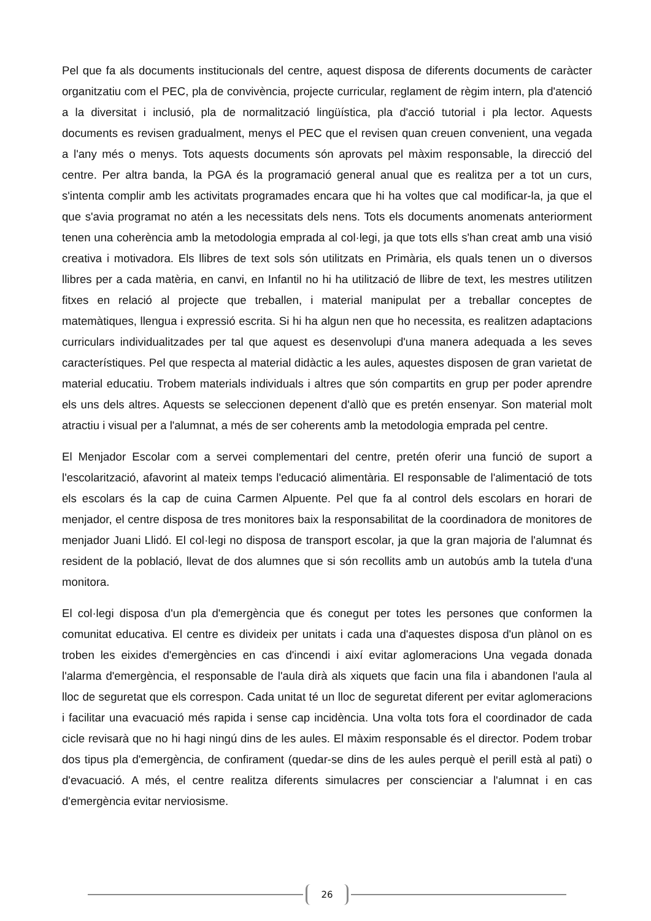Pel que fa als documents institucionals del centre, aquest disposa de diferents documents de caràcter organitzatiu com el PEC, pla de convivència, projecte curricular, reglament de règim intern, pla d'atenció a la diversitat i inclusió, pla de normalització lingüística, pla d'acció tutorial i pla lector. Aquests documents es revisen gradualment, menys el PEC que el revisen quan creuen convenient, una vegada a l'any més o menys. Tots aquests documents són aprovats pel màxim responsable, la direcció del centre. Per altra banda, la PGA és la programació general anual que es realitza per a tot un curs, s'intenta complir amb les activitats programades encara que hi ha voltes que cal modificar-la, ja que el que s'avia programat no atén a les necessitats dels nens. Tots els documents anomenats anteriorment tenen una coherència amb la metodologia emprada al col·legi, ja que tots ells s'han creat amb una visió creativa i motivadora. Els llibres de text sols són utilitzats en Primària, els quals tenen un o diversos llibres per a cada matèria, en canvi, en Infantil no hi ha utilització de llibre de text, les mestres utilitzen fitxes en relació al projecte que treballen, i material manipulat per a treballar conceptes de matemàtiques, llengua i expressió escrita. Si hi ha algun nen que ho necessita, es realitzen adaptacions curriculars individualitzades per tal que aquest es desenvolupi d'una manera adequada a les seves característiques. Pel que respecta al material didàctic a les aules, aquestes disposen de gran varietat de material educatiu. Trobem materials individuals i altres que són compartits en grup per poder aprendre els uns dels altres. Aquests se seleccionen depenent d'allò que es pretén ensenyar. Son material molt atractiu i visual per a l'alumnat, a més de ser coherents amb la metodologia emprada pel centre.
El Menjador Escolar com a servei complementari del centre, pretén oferir una funció de suport a l'escolarització, afavorint al mateix temps l'educació alimentària. El responsable de l'alimentació de tots els escolars és la cap de cuina Carmen Alpuente. Pel que fa al control dels escolars en horari de menjador, el centre disposa de tres monitores baix la responsabilitat de la coordinadora de monitores de menjador Juani Llidó. El col·legi no disposa de transport escolar, ja que la gran majoria de l'alumnat és resident de la població, llevat de dos alumnes que si són recollits amb un autobús amb la tutela d'una monitora.
El col·legi disposa d'un pla d'emergència que és conegut per totes les persones que conformen la comunitat educativa. El centre es divideix per unitats i cada una d'aquestes disposa d'un plànol on es troben les eixides d'emergències en cas d'incendi i així evitar aglomeracions Una vegada donada l'alarma d'emergència, el responsable de l'aula dirà als xiquets que facin una fila i abandonen l'aula al lloc de seguretat que els correspon. Cada unitat té un lloc de seguretat diferent per evitar aglomeracions i facilitar una evacuació més rapida i sense cap incidència. Una volta tots fora el coordinador de cada cicle revisarà que no hi hagi ningú dins de les aules. El màxim responsable és el director. Podem trobar dos tipus pla d'emergència, de confirament (quedar-se dins de les aules perquè el perill està al pati) o d'evacuació. A més, el centre realitza diferents simulacres per conscienciar a l'alumnat i en cas d'emergència evitar nerviosisme.
26